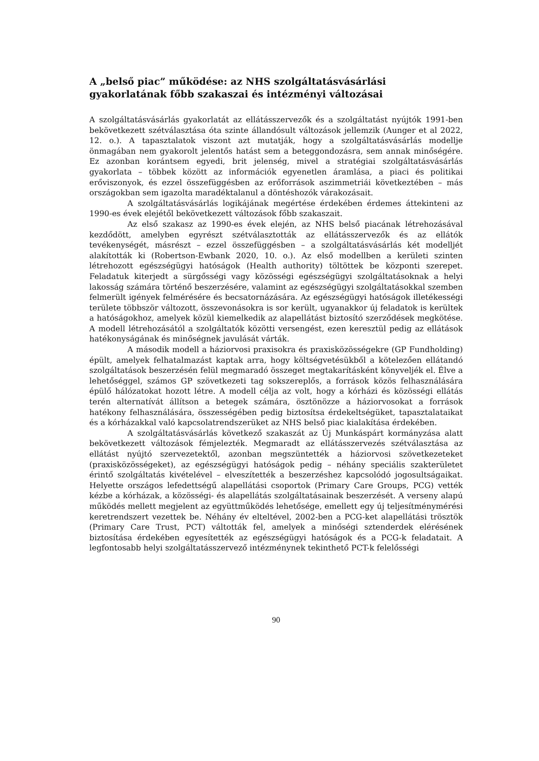A „belső piac” működése: az NHS szolgáltatásvásárlási gyakorlatának főbb szakaszai és intézményi változásai
A szolgáltatásvásárlás gyakorlatát az ellátásszervezők és a szolgáltatást nyújtók 1991-ben bekövetkezett szétválasztása óta szinte állandósult változások jellemzik (Aunger et al 2022, 12. o.). A tapasztalatok viszont azt mutatják, hogy a szolgáltatásvásárlás modellje önmagában nem gyakorolt jelentős hatást sem a beteggondozásra, sem annak minőségére. Ez azonban korántsem egyedi, brit jelenség, mivel a stratégiai szolgáltatásvásárlás gyakorlata – többek között az információk egyenetlen áramlása, a piaci és politikai erőviszonyok, és ezzel összefüggésben az erőforrások aszimmetriái következtében – más országokban sem igazolta maradéktalanul a döntéshozók várakozásait.
A szolgáltatásvásárlás logikájának megértése érdekében érdemes áttekinteni az 1990-es évek elejétől bekövetkezett változások főbb szakaszait.
Az első szakasz az 1990-es évek elején, az NHS belső piacának létrehozásával kezdődött, amelyben egyrészt szétválasztották az ellátásszervezők és az ellátók tevékenységét, másrészt – ezzel összefüggésben – a szolgáltatásvásárlás két modelljét alakították ki (Robertson-Ewbank 2020, 10. o.). Az első modellben a kerületi szinten létrehozott egészségügyi hatóságok (Health authority) töltöttek be központi szerepet. Feladatuk kiterjedt a sürgősségi vagy közösségi egészségügyi szolgáltatásoknak a helyi lakosság számára történő beszerzésére, valamint az egészségügyi szolgáltatásokkal szemben felmerült igények felmérésére és becsatornázására. Az egészségügyi hatóságok illetékességi területe többször változott, összevonásokra is sor került, ugyanakkor új feladatok is kerültek a hatóságokhoz, amelyek közül kiemelkedik az alapellátást biztosító szerződések megkötése. A modell létrehozásától a szolgáltatók közötti versengést, ezen keresztül pedig az ellátások hatékonyságának és minőségnek javulását várták.
A második modell a háziorvosi praxisokra és praxisközösségekre (GP Fundholding) épült, amelyek felhatalmazást kaptak arra, hogy költségvetésükből a kötelezően ellátandó szolgáltatások beszerzésén felül megmaradó összeget megtakarításként könyveljék el. Élve a lehetőséggel, számos GP szövetkezeti tag sokszereplős, a források közös felhasználására épülő hálózatokat hozott létre. A modell célja az volt, hogy a kórházi és közösségi ellátás terén alternatívát állítson a betegek számára, ösztönözze a háziorvosokat a források hatékony felhasználására, összességében pedig biztosítsa érdekeltségüket, tapasztalataikat és a kórházakkal való kapcsolatrendszerüket az NHS belső piac kialakítása érdekében.
A szolgáltatásvásárlás következő szakaszát az Új Munkáspárt kormányzása alatt bekövetkezett változások fémjelezték. Megmaradt az ellátásszervezés szétválasztása az ellátást nyújtó szervezetektől, azonban megszüntették a háziorvosi szövetkezeteket (praxisközösségeket), az egészségügyi hatóságok pedig – néhány speciális szakterületet érintő szolgáltatás kivételével – elveszítették a beszerzéshez kapcsolódó jogosultságaikat. Helyette országos lefedettségű alapellátási csoportok (Primary Care Groups, PCG) vették kézbe a kórházak, a közösségi- és alapellátás szolgáltatásainak beszerzését. A verseny alapú működés mellett megjelent az együttműködés lehetősége, emellett egy új teljesítménymérési keretrendszert vezettek be. Néhány év elteltével, 2002-ben a PCG-ket alapellátási trösztök (Primary Care Trust, PCT) váltották fel, amelyek a minőségi sztenderdek elérésének biztosítása érdekében egyesítették az egészségügyi hatóságok és a PCG-k feladatait. A legfontosabb helyi szolgáltatásszervező intézménynek tekinthető PCT-k felelősségi
90